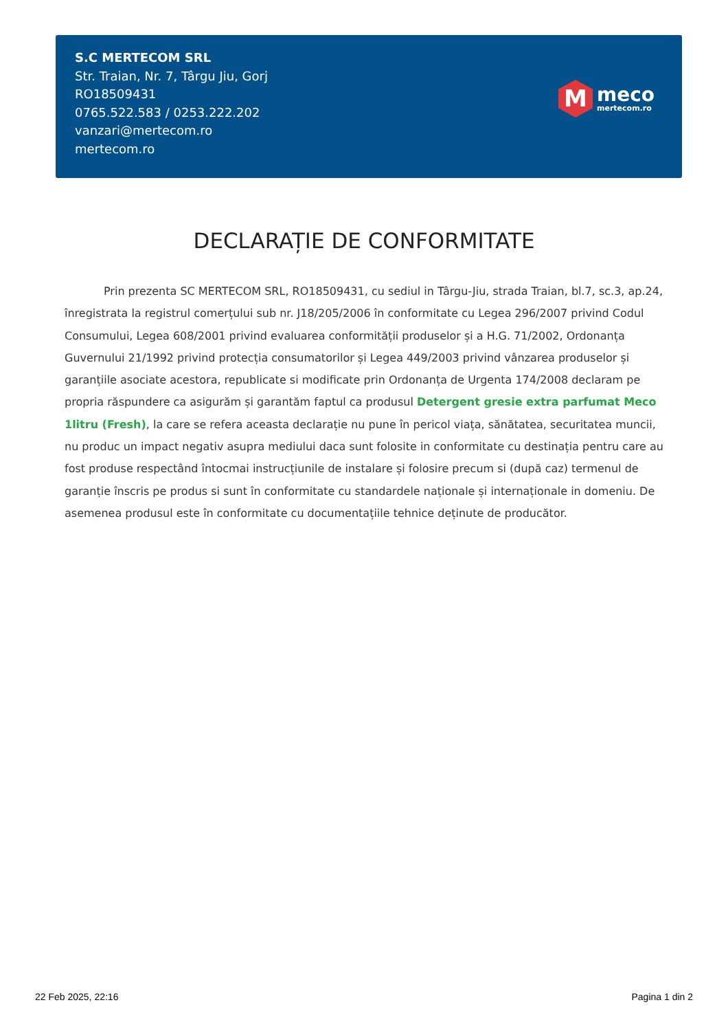S.C MERTECOM SRL
Str. Traian, Nr. 7, Târgu Jiu, Gorj
RO18509431
0765.522.583 / 0253.222.202
vanzari@mertecom.ro
mertecom.ro
M
meco
mertecom.ro
DECLARAȚIE DE CONFORMITATE
Prin prezenta SC MERTECOM SRL, RO18509431, cu sediul in Târgu-Jiu, strada Traian, bl.7, sc.3, ap.24, înregistrata la registrul comerțului sub nr. J18/205/2006 în conformitate cu Legea 296/2007 privind Codul Consumului, Legea 608/2001 privind evaluarea conformității produselor și a H.G. 71/2002, Ordonanța Guvernului 21/1992 privind protecția consumatorilor și Legea 449/2003 privind vânzarea produselor și garanțiile asociate acestora, republicate si modificate prin Ordonanța de Urgenta 174/2008 declaram pe propria răspundere ca asigurăm și garantăm faptul ca produsul Detergent gresie extra parfumat Meco 1litru (Fresh), la care se refera aceasta declarație nu pune în pericol viața, sănătatea, securitatea muncii, nu produc un impact negativ asupra mediului daca sunt folosite in conformitate cu destinația pentru care au fost produse respectând întocmai instrucțiunile de instalare și folosire precum si (după caz) termenul de garanție înscris pe produs si sunt în conformitate cu standardele naționale și internaționale in domeniu. De asemenea produsul este în conformitate cu documentațiile tehnice deținute de producător.
22 Feb 2025, 22:16 Pagina 1 din 2